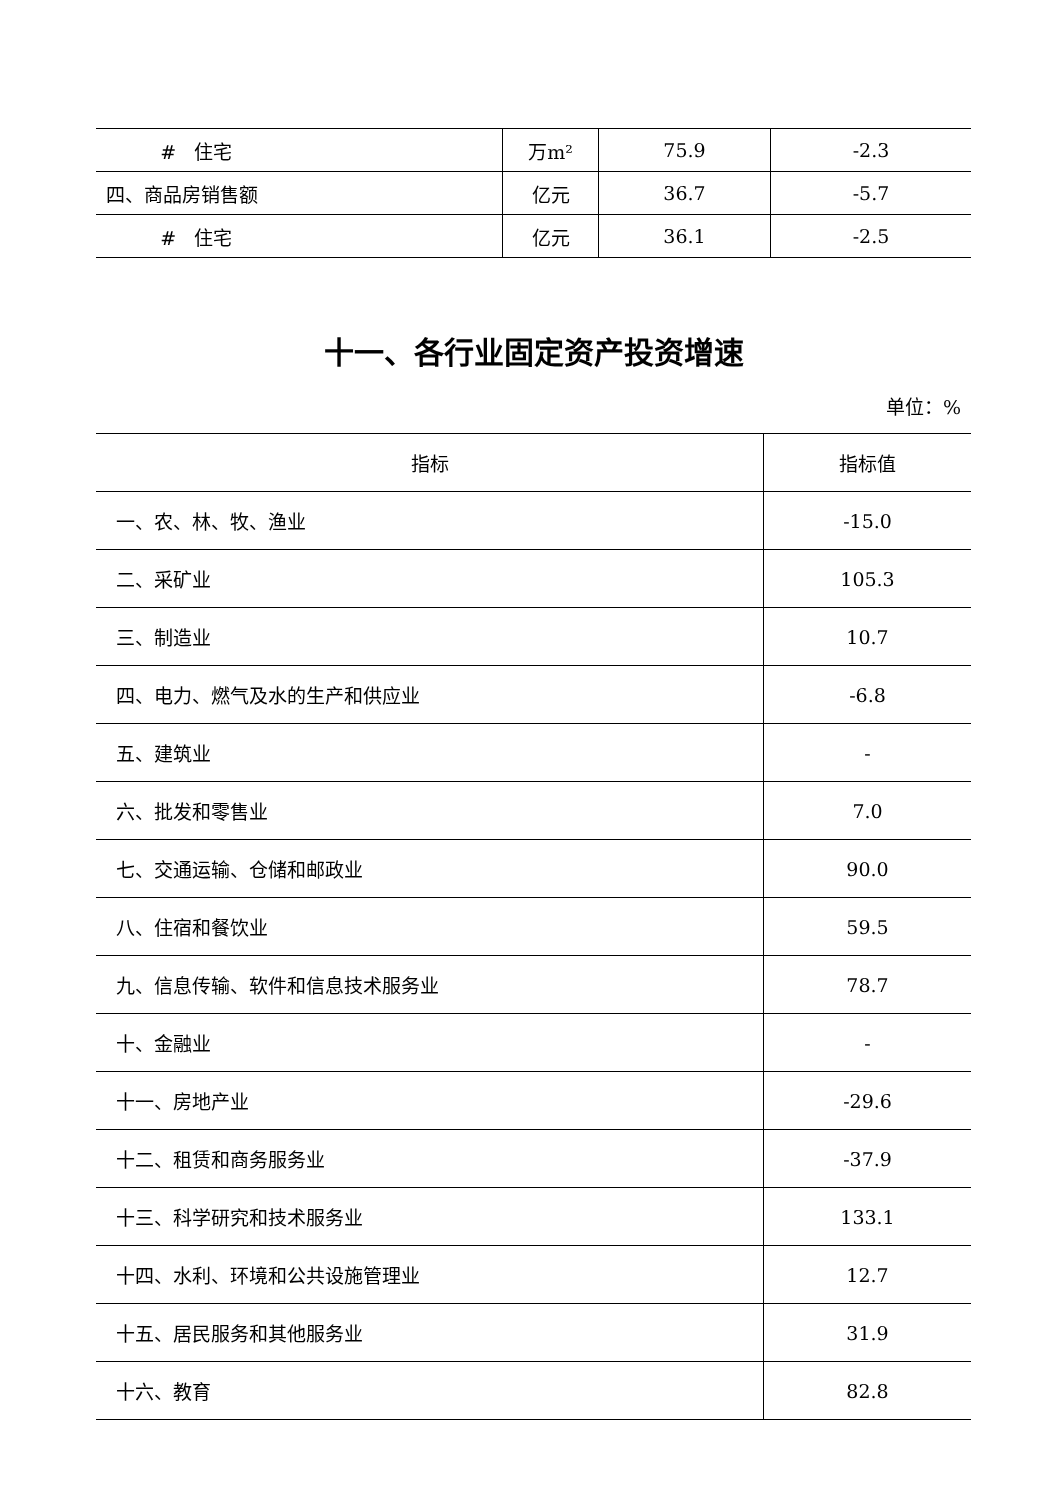| # 住宅 | 万m² | 75.9 | -2.3 |
| 四、商品房销售额 | 亿元 | 36.7 | -5.7 |
| # 住宅 | 亿元 | 36.1 | -2.5 |
十一、各行业固定资产投资增速
单位：%
| 指标 | 指标值 |
| --- | --- |
| 一、农、林、牧、渔业 | -15.0 |
| 二、采矿业 | 105.3 |
| 三、制造业 | 10.7 |
| 四、电力、燃气及水的生产和供应业 | -6.8 |
| 五、建筑业 | - |
| 六、批发和零售业 | 7.0 |
| 七、交通运输、仓储和邮政业 | 90.0 |
| 八、住宿和餐饮业 | 59.5 |
| 九、信息传输、软件和信息技术服务业 | 78.7 |
| 十、金融业 | - |
| 十一、房地产业 | -29.6 |
| 十二、租赁和商务服务业 | -37.9 |
| 十三、科学研究和技术服务业 | 133.1 |
| 十四、水利、环境和公共设施管理业 | 12.7 |
| 十五、居民服务和其他服务业 | 31.9 |
| 十六、教育 | 82.8 |